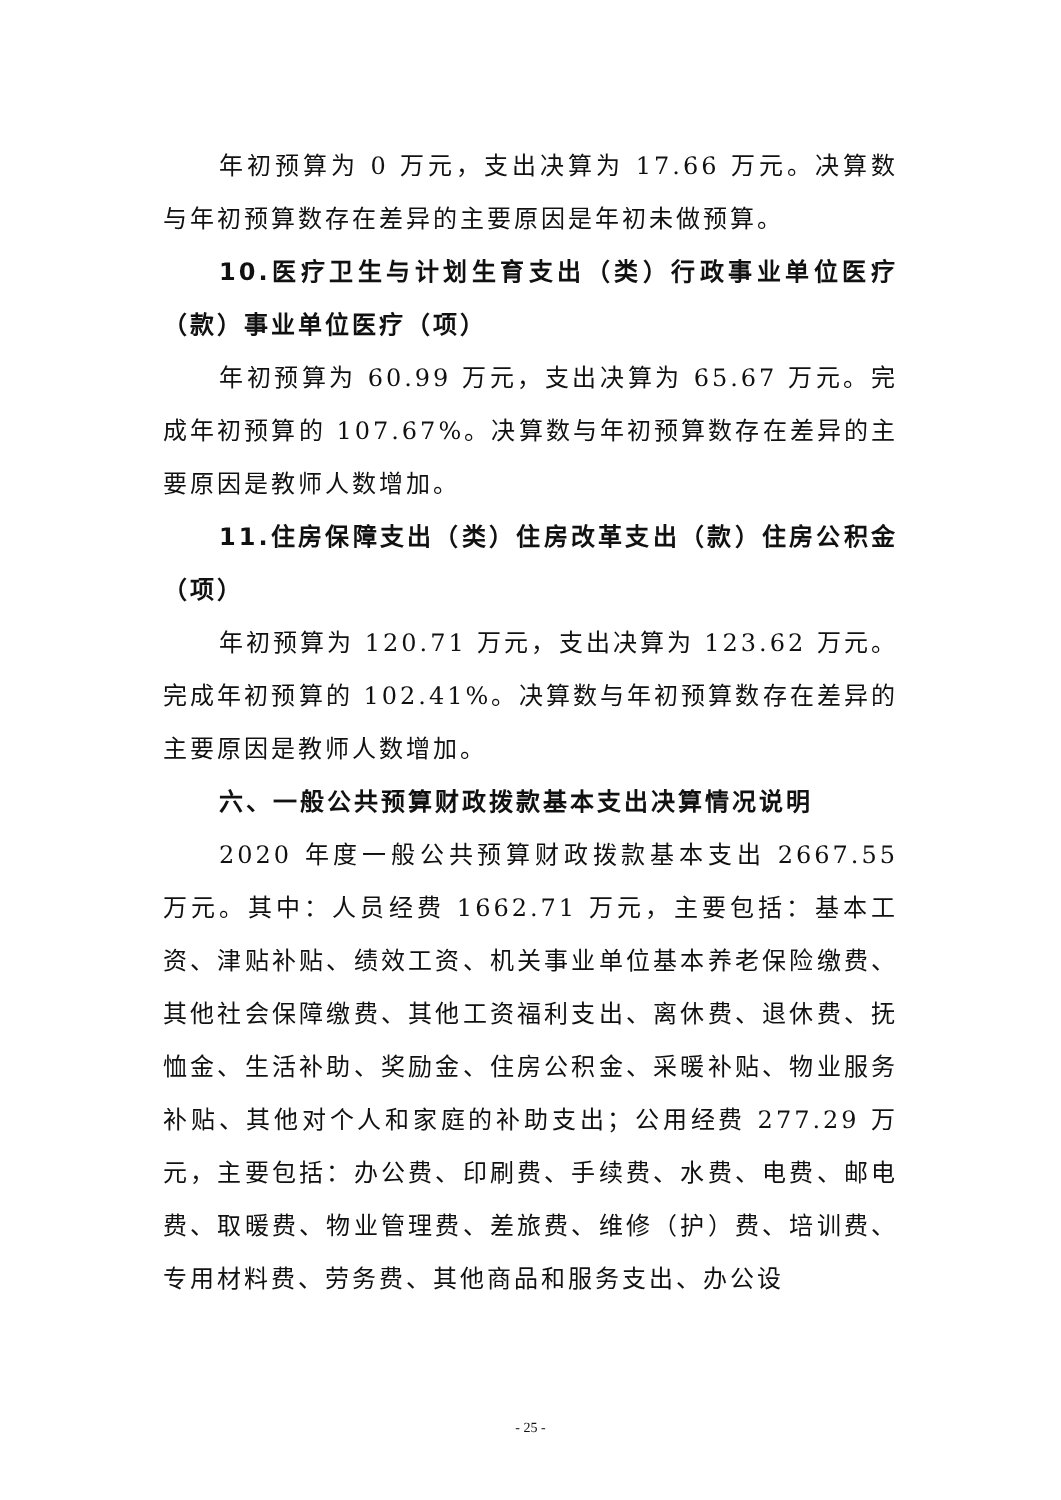年初预算为 0 万元，支出决算为 17.66 万元。决算数与年初预算数存在差异的主要原因是年初未做预算。
10.医疗卫生与计划生育支出（类）行政事业单位医疗（款）事业单位医疗（项）
年初预算为 60.99 万元，支出决算为 65.67 万元。完成年初预算的 107.67%。决算数与年初预算数存在差异的主要原因是教师人数增加。
11.住房保障支出（类）住房改革支出（款）住房公积金（项）
年初预算为 120.71 万元，支出决算为 123.62 万元。完成年初预算的 102.41%。决算数与年初预算数存在差异的主要原因是教师人数增加。
六、一般公共预算财政拨款基本支出决算情况说明
2020 年度一般公共预算财政拨款基本支出 2667.55 万元。其中：人员经费 1662.71 万元，主要包括：基本工资、津贴补贴、绩效工资、机关事业单位基本养老保险缴费、其他社会保障缴费、其他工资福利支出、离休费、退休费、抚恤金、生活补助、奖励金、住房公积金、采暖补贴、物业服务补贴、其他对个人和家庭的补助支出；公用经费 277.29 万元，主要包括：办公费、印刷费、手续费、水费、电费、邮电费、取暖费、物业管理费、差旅费、维修（护）费、培训费、专用材料费、劳务费、其他商品和服务支出、办公设
- 25 -